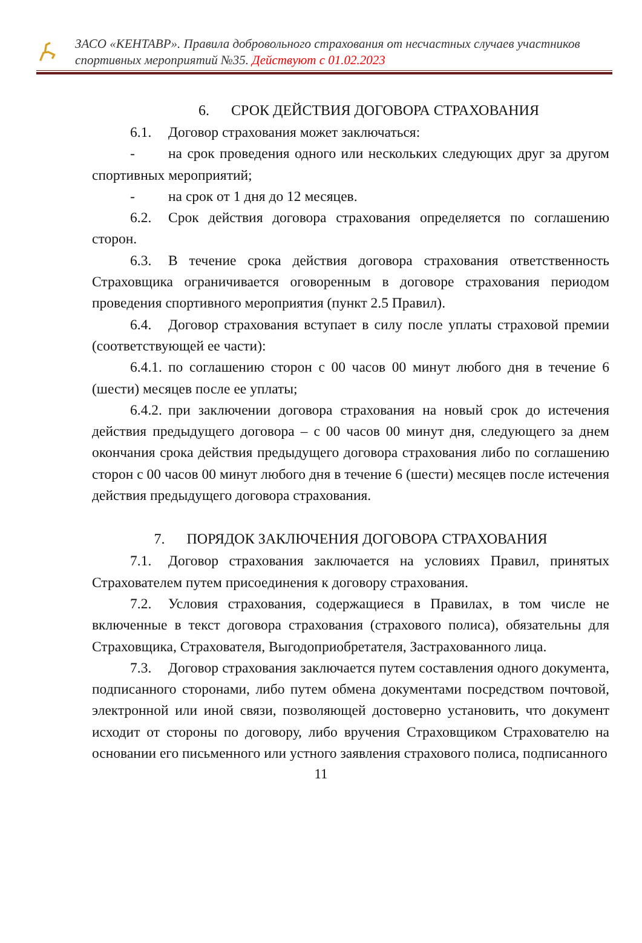ЗАСО «КЕНТАВР». Правила добровольного страхования от несчастных случаев участников спортивных мероприятий №35. Действуют с 01.02.2023
6. СРОК ДЕЙСТВИЯ ДОГОВОРА СТРАХОВАНИЯ
6.1. Договор страхования может заключаться:
- на срок проведения одного или нескольких следующих друг за другом спортивных мероприятий;
- на срок от 1 дня до 12 месяцев.
6.2. Срок действия договора страхования определяется по соглашению сторон.
6.3. В течение срока действия договора страхования ответственность Страховщика ограничивается оговоренным в договоре страхования периодом проведения спортивного мероприятия (пункт 2.5 Правил).
6.4. Договор страхования вступает в силу после уплаты страховой премии (соответствующей ее части):
6.4.1. по соглашению сторон с 00 часов 00 минут любого дня в течение 6 (шести) месяцев после ее уплаты;
6.4.2. при заключении договора страхования на новый срок до истечения действия предыдущего договора – с 00 часов 00 минут дня, следующего за днем окончания срока действия предыдущего договора страхования либо по соглашению сторон с 00 часов 00 минут любого дня в течение 6 (шести) месяцев после истечения действия предыдущего договора страхования.
7. ПОРЯДОК ЗАКЛЮЧЕНИЯ ДОГОВОРА СТРАХОВАНИЯ
7.1. Договор страхования заключается на условиях Правил, принятых Страхователем путем присоединения к договору страхования.
7.2. Условия страхования, содержащиеся в Правилах, в том числе не включенные в текст договора страхования (страхового полиса), обязательны для Страховщика, Страхователя, Выгодоприобретателя, Застрахованного лица.
7.3. Договор страхования заключается путем составления одного документа, подписанного сторонами, либо путем обмена документами посредством почтовой, электронной или иной связи, позволяющей достоверно установить, что документ исходит от стороны по договору, либо вручения Страховщиком Страхователю на основании его письменного или устного заявления страхового полиса, подписанного
11